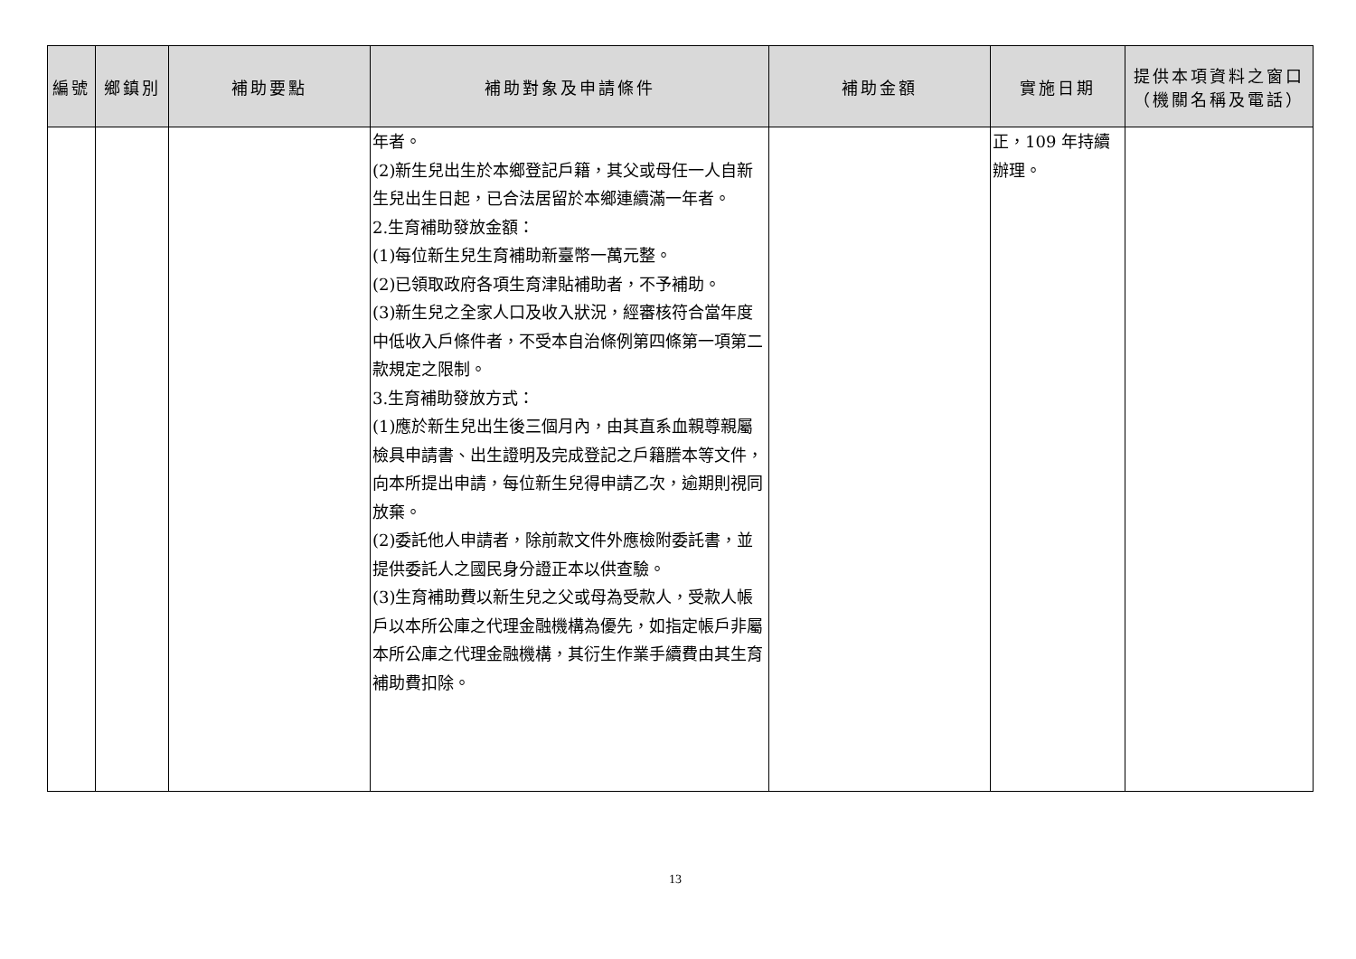| 編號 | 鄉鎮別 | 補助要點 | 補助對象及申請條件 | 補助金額 | 實施日期 | 提供本項資料之窗口 （機關名稱及電話） |
| --- | --- | --- | --- | --- | --- | --- |
| | | | 年者。 (2)新生兒出生於本鄉登記戶籍，其父或母任一人自新生兒出生日起，已合法居留於本鄉連續滿一年者。 2.生育補助發放金額： (1)每位新生兒生育補助新臺幣一萬元整。 (2)已領取政府各項生育津貼補助者，不予補助。 (3)新生兒之全家人口及收入狀況，經審核符合當年度中低收入戶條件者，不受本自治條例第四條第一項第二款規定之限制。 3.生育補助發放方式： (1)應於新生兒出生後三個月內，由其直系血親尊親屬檢具申請書、出生證明及完成登記之戶籍謄本等文件，向本所提出申請，每位新生兒得申請乙次，逾期則視同放棄。 (2)委託他人申請者，除前款文件外應檢附委託書，並提供委託人之國民身分證正本以供查驗。 (3)生育補助費以新生兒之父或母為受款人，受款人帳戶以本所公庫之代理金融機構為優先，如指定帳戶非屬本所公庫之代理金融機構，其衍生作業手續費由其生育補助費扣除。 | | 正，109 年持續辦理。 | |
13